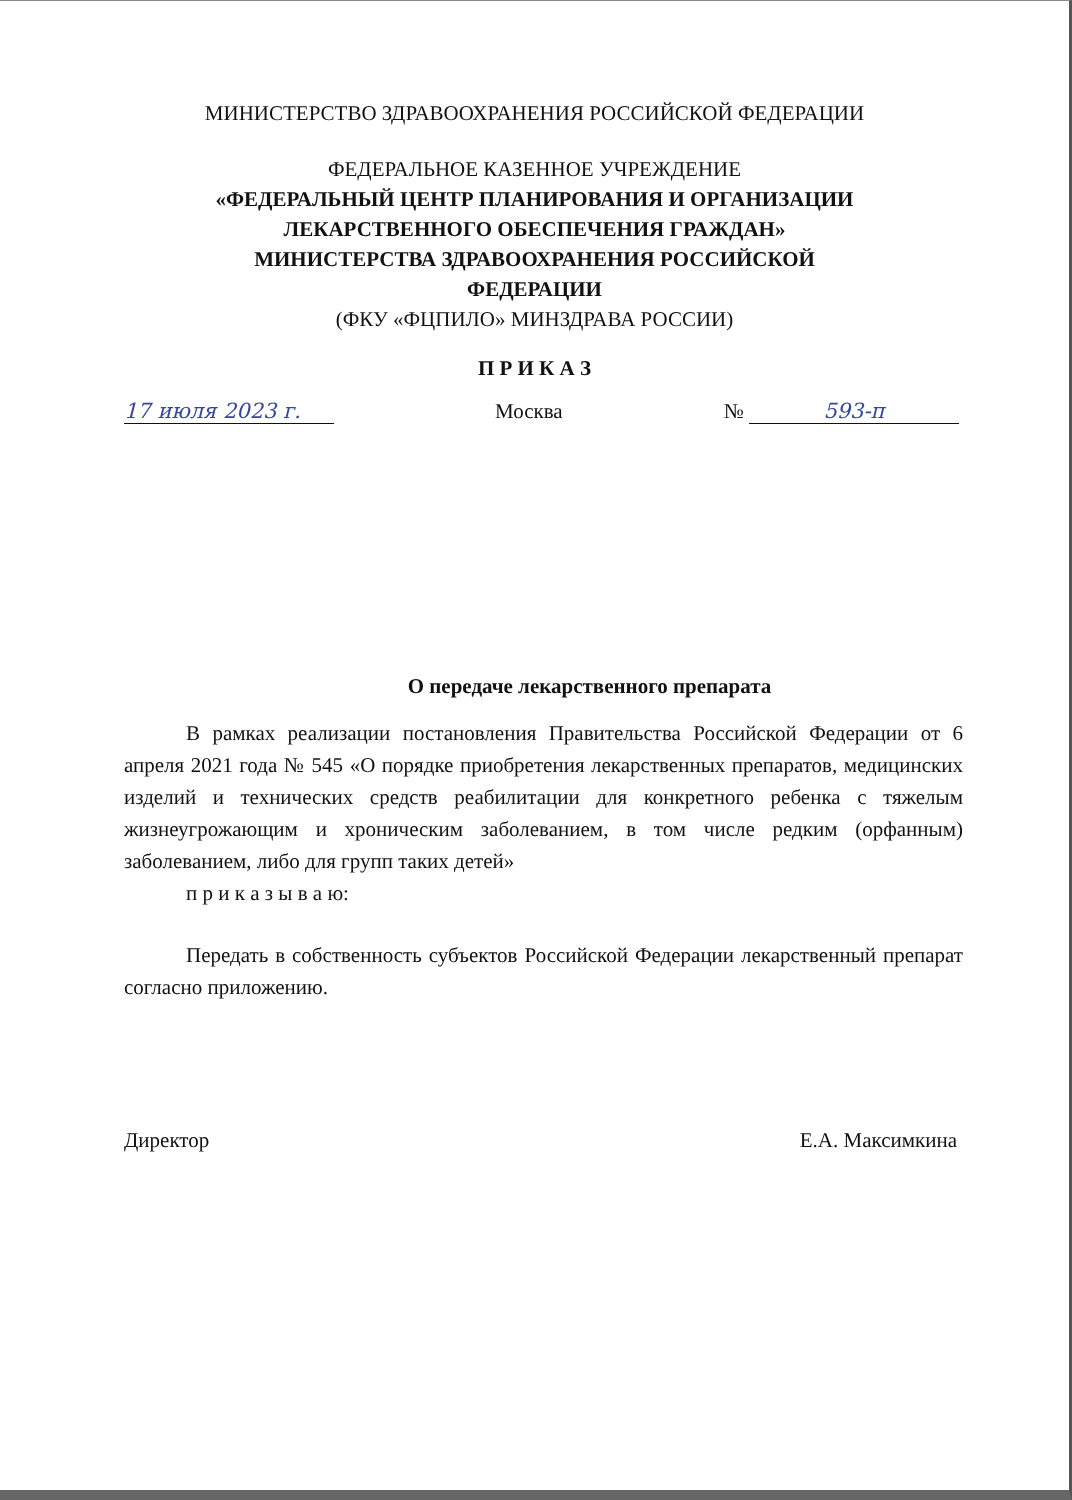МИНИСТЕРСТВО ЗДРАВООХРАНЕНИЯ РОССИЙСКОЙ ФЕДЕРАЦИИ
ФЕДЕРАЛЬНОЕ КАЗЕННОЕ УЧРЕЖДЕНИЕ
«ФЕДЕРАЛЬНЫЙ ЦЕНТР ПЛАНИРОВАНИЯ И ОРГАНИЗАЦИИ
ЛЕКАРСТВЕННОГО ОБЕСПЕЧЕНИЯ ГРАЖДАН»
МИНИСТЕРСТВА ЗДРАВООХРАНЕНИЯ РОССИЙСКОЙ
ФЕДЕРАЦИИ
(ФКУ «ФЦПИЛО» МИНЗДРАВА РОССИИ)
П Р И К А З
17 июля 2023 г. Москва № 593-п
О передаче лекарственного препарата
В рамках реализации постановления Правительства Российской Федерации от 6 апреля 2021 года № 545 «О порядке приобретения лекарственных препаратов, медицинских изделий и технических средств реабилитации для конкретного ребенка с тяжелым жизнеугрожающим и хроническим заболеванием, в том числе редким (орфанным) заболеванием, либо для групп таких детей»
п р и к а з ы в а ю:
Передать в собственность субъектов Российской Федерации лекарственный препарат согласно приложению.
Директор Е.А. Максимкина